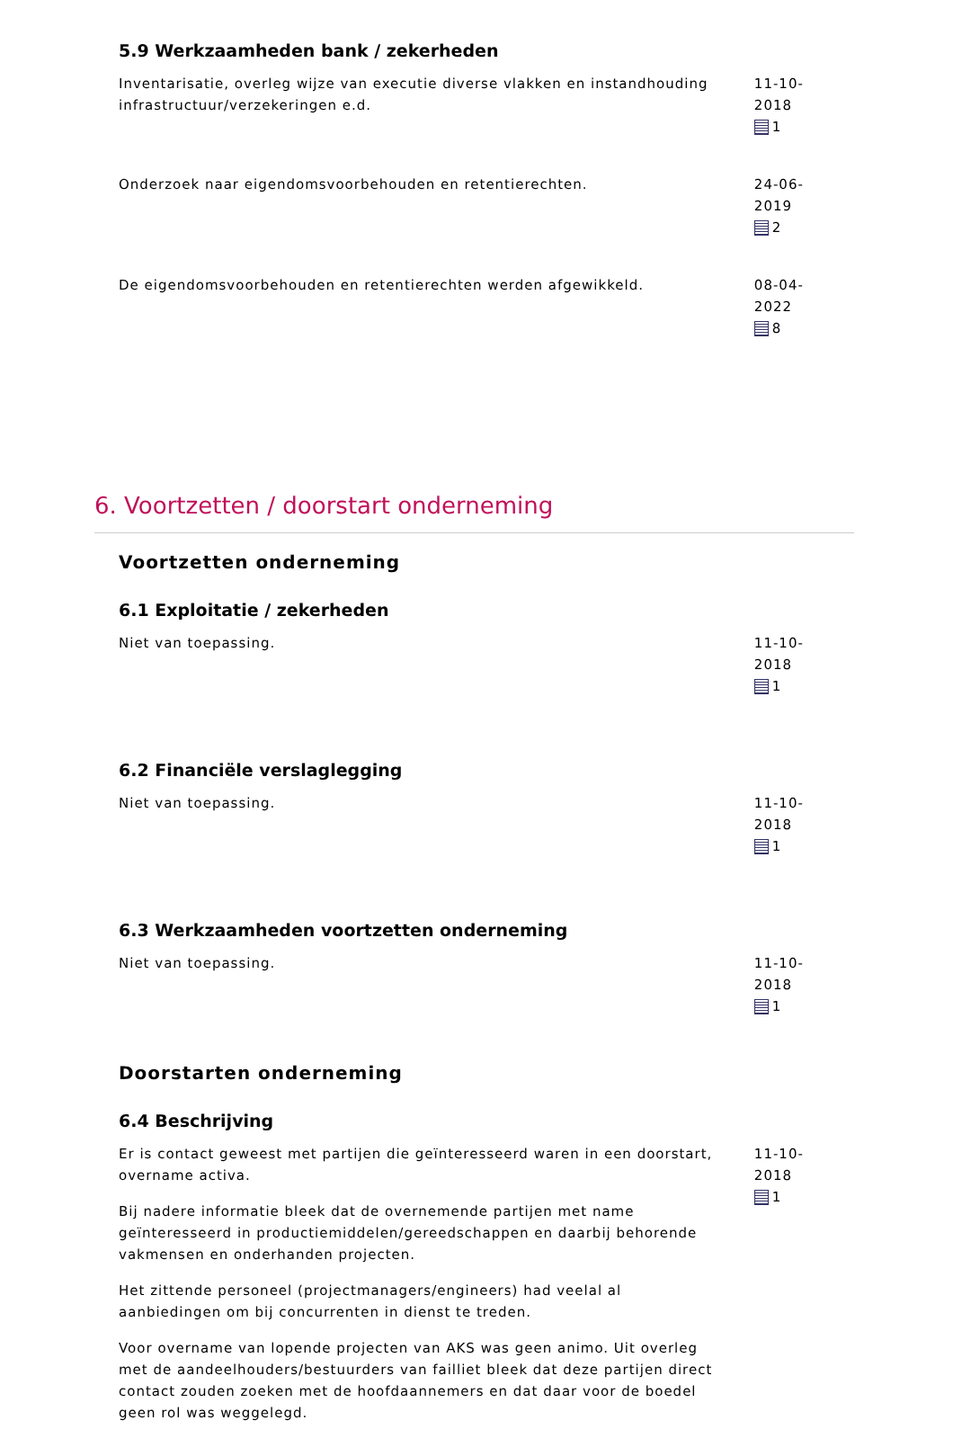5.9 Werkzaamheden bank / zekerheden
Inventarisatie, overleg wijze van executie diverse vlakken en instandhouding infrastructuur/verzekeringen e.d.
11-10-2018
1
Onderzoek naar eigendomsvoorbehouden en retentierechten. 24-06-2019
2
De eigendomsvoorbehouden en retentierechten werden afgewikkeld. 08-04-2022
8
6. Voortzetten / doorstart onderneming
Voortzetten onderneming
6.1 Exploitatie / zekerheden
Niet van toepassing. 11-10-2018
1
6.2 Financiële verslaglegging
Niet van toepassing. 11-10-2018
1
6.3 Werkzaamheden voortzetten onderneming
Niet van toepassing. 11-10-2018
1
Doorstarten onderneming
6.4 Beschrijving
Er is contact geweest met partijen die geïnteresseerd waren in een doorstart, overname activa.
Bij nadere informatie bleek dat de overnemende partijen met name geïnteresseerd in productiemiddelen/gereedschappen en daarbij behorende vakmensen en onderhanden projecten.
Het zittende personeel (projectmanagers/engineers) had veelal al aanbiedingen om bij concurrenten in dienst te treden.
Voor overname van lopende projecten van AKS was geen animo. Uit overleg met de aandeelhouders/bestuurders van failliet bleek dat deze partijen direct contact zouden zoeken met de hoofdaannemers en dat daar voor de boedel geen rol was weggelegd.
11-10-2018
1